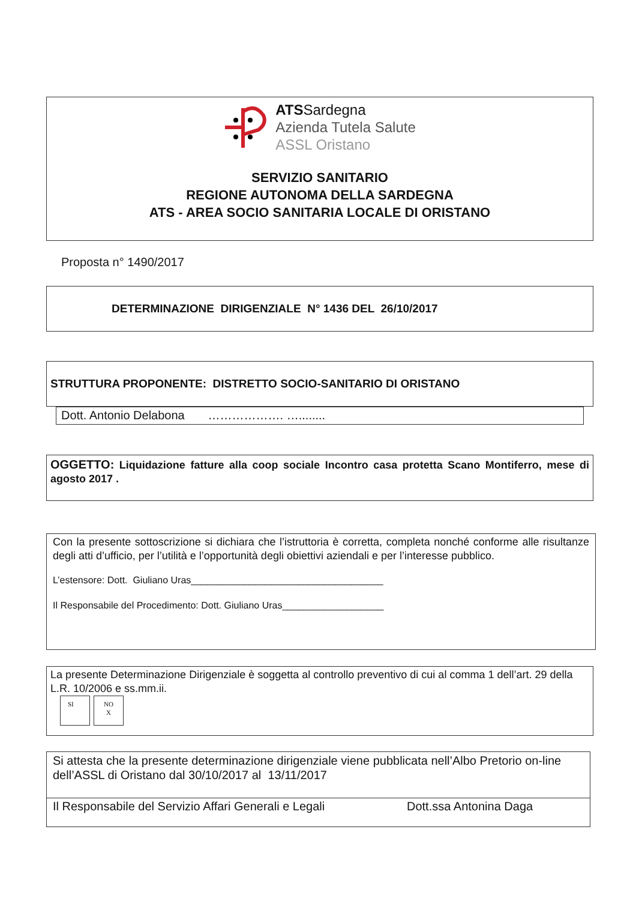ATSSardegna
Azienda Tutela Salute
ASSL Oristano
SERVIZIO SANITARIO
REGIONE AUTONOMA DELLA SARDEGNA
ATS - AREA SOCIO SANITARIA LOCALE DI ORISTANO
Proposta n° 1490/2017
DETERMINAZIONE DIRIGENZIALE N° 1436 DEL 26/10/2017
STRUTTURA PROPONENTE: DISTRETTO SOCIO-SANITARIO DI ORISTANO
Dott. Antonio Delabona ………………. …........
OGGETTO: Liquidazione fatture alla coop sociale Incontro casa protetta Scano Montiferro, mese di agosto 2017 .
Con la presente sottoscrizione si dichiara che l’istruttoria è corretta, completa nonché conforme alle risultanze degli atti d’ufficio, per l’utilità e l’opportunità degli obiettivi aziendali e per l’interesse pubblico.
L’estensore: Dott. Giuliano Uras____________________________________
Il Responsabile del Procedimento: Dott. Giuliano Uras___________________
La presente Determinazione Dirigenziale è soggetta al controllo preventivo di cui al comma 1 dell’art. 29 della L.R. 10/2006 e ss.mm.ii.
SI NO
X
Si attesta che la presente determinazione dirigenziale viene pubblicata nell’Albo Pretorio on-line dell’ASSL di Oristano dal 30/10/2017 al 13/11/2017
Il Responsabile del Servizio Affari Generali e Legali Dott.ssa Antonina Daga